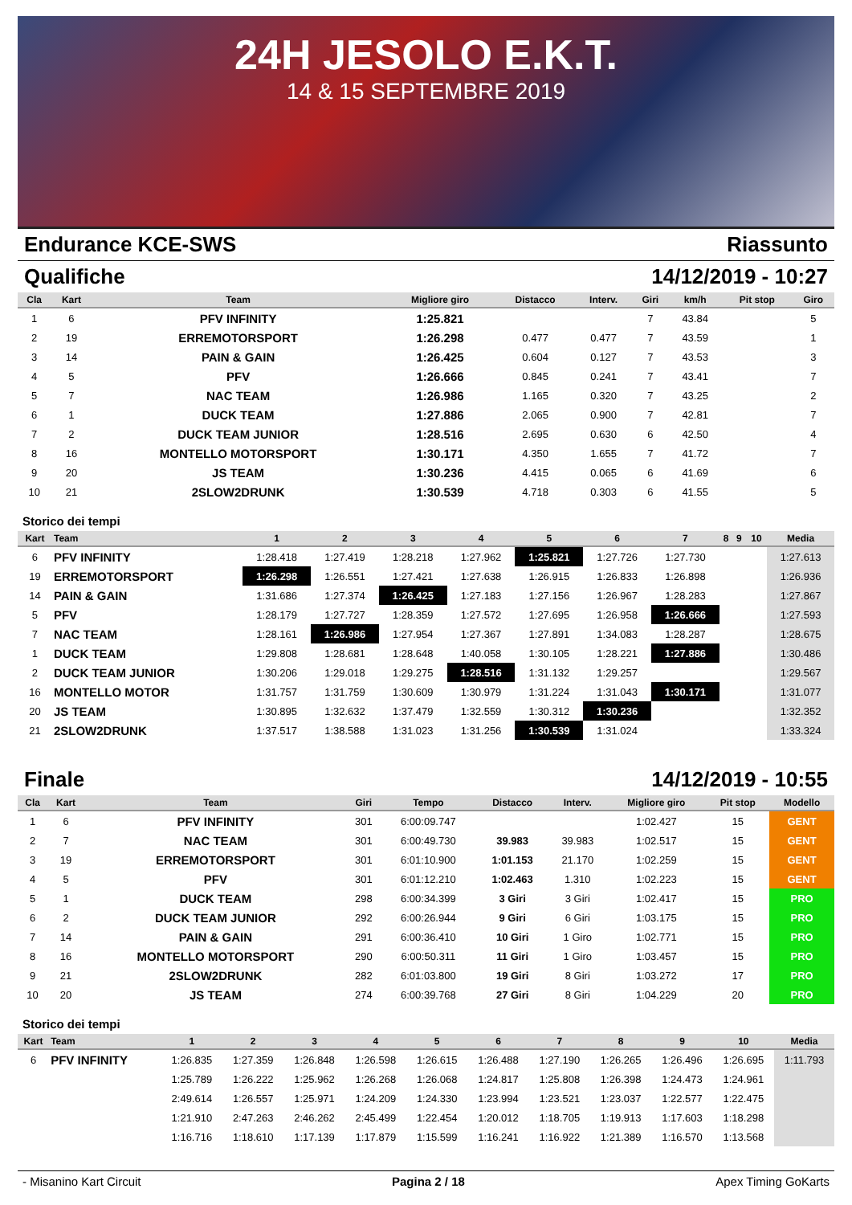24H JESOLO E.K.T.
14 & 15 SEPTEMBRE 2019
Endurance KCE-SWS Riassunto
Qualifiche 14/12/2019 - 10:27
| Cla | Kart | Team | Migliore giro | Distacco | Interv. | Giri | km/h | Pit stop | Giro |
| --- | --- | --- | --- | --- | --- | --- | --- | --- | --- |
| 1 | 6 | PFV INFINITY | 1:25.821 | | | 7 | 43.84 | | 5 |
| 2 | 19 | ERREMOTORSPORT | 1:26.298 | 0.477 | 0.477 | 7 | 43.59 | | 1 |
| 3 | 14 | PAIN & GAIN | 1:26.425 | 0.604 | 0.127 | 7 | 43.53 | | 3 |
| 4 | 5 | PFV | 1:26.666 | 0.845 | 0.241 | 7 | 43.41 | | 7 |
| 5 | 7 | NAC TEAM | 1:26.986 | 1.165 | 0.320 | 7 | 43.25 | | 2 |
| 6 | 1 | DUCK TEAM | 1:27.886 | 2.065 | 0.900 | 7 | 42.81 | | 7 |
| 7 | 2 | DUCK TEAM JUNIOR | 1:28.516 | 2.695 | 0.630 | 6 | 42.50 | | 4 |
| 8 | 16 | MONTELLO MOTORSPORT | 1:30.171 | 4.350 | 1.655 | 7 | 41.72 | | 7 |
| 9 | 20 | JS TEAM | 1:30.236 | 4.415 | 0.065 | 6 | 41.69 | | 6 |
| 10 | 21 | 2SLOW2DRUNK | 1:30.539 | 4.718 | 0.303 | 6 | 41.55 | | 5 |
Storico dei tempi
| Kart | Team | 1 | 2 | 3 | 4 | 5 | 6 | 7 | 8 | 9 | 10 | Media |
| --- | --- | --- | --- | --- | --- | --- | --- | --- | --- | --- | --- | --- |
| 6 | PFV INFINITY | 1:28.418 | 1:27.419 | 1:28.218 | 1:27.962 | 1:25.821 | 1:27.726 | 1:27.730 | | | | 1:27.613 |
| 19 | ERREMOTORSPORT | 1:26.298 | 1:26.551 | 1:27.421 | 1:27.638 | 1:26.915 | 1:26.833 | 1:26.898 | | | | 1:26.936 |
| 14 | PAIN & GAIN | 1:31.686 | 1:27.374 | 1:26.425 | 1:27.183 | 1:27.156 | 1:26.967 | 1:28.283 | | | | 1:27.867 |
| 5 | PFV | 1:28.179 | 1:27.727 | 1:28.359 | 1:27.572 | 1:27.695 | 1:26.958 | 1:26.666 | | | | 1:27.593 |
| 7 | NAC TEAM | 1:28.161 | 1:26.986 | 1:27.954 | 1:27.367 | 1:27.891 | 1:34.083 | 1:28.287 | | | | 1:28.675 |
| 1 | DUCK TEAM | 1:29.808 | 1:28.681 | 1:28.648 | 1:40.058 | 1:30.105 | 1:28.221 | 1:27.886 | | | | 1:30.486 |
| 2 | DUCK TEAM JUNIOR | 1:30.206 | 1:29.018 | 1:29.275 | 1:28.516 | 1:31.132 | 1:29.257 | | | | | 1:29.567 |
| 16 | MONTELLO MOTOR | 1:31.757 | 1:31.759 | 1:30.609 | 1:30.979 | 1:31.224 | 1:31.043 | 1:30.171 | | | | 1:31.077 |
| 20 | JS TEAM | 1:30.895 | 1:32.632 | 1:37.479 | 1:32.559 | 1:30.312 | 1:30.236 | | | | | 1:32.352 |
| 21 | 2SLOW2DRUNK | 1:37.517 | 1:38.588 | 1:31.023 | 1:31.256 | 1:30.539 | 1:31.024 | | | | | 1:33.324 |
Finale 14/12/2019 - 10:55
| Cla | Kart | Team | Giri | Tempo | Distacco | Interv. | Migliore giro | Pit stop | Modello |
| --- | --- | --- | --- | --- | --- | --- | --- | --- | --- |
| 1 | 6 | PFV INFINITY | 301 | 6:00:09.747 | | | 1:02.427 | 15 | GENT |
| 2 | 7 | NAC TEAM | 301 | 6:00:49.730 | 39.983 | 39.983 | 1:02.517 | 15 | GENT |
| 3 | 19 | ERREMOTORSPORT | 301 | 6:01:10.900 | 1:01.153 | 21.170 | 1:02.259 | 15 | GENT |
| 4 | 5 | PFV | 301 | 6:01:12.210 | 1:02.463 | 1.310 | 1:02.223 | 15 | GENT |
| 5 | 1 | DUCK TEAM | 298 | 6:00:34.399 | 3 Giri | 3 Giri | 1:02.417 | 15 | PRO |
| 6 | 2 | DUCK TEAM JUNIOR | 292 | 6:00:26.944 | 9 Giri | 6 Giri | 1:03.175 | 15 | PRO |
| 7 | 14 | PAIN & GAIN | 291 | 6:00:36.410 | 10 Giri | 1 Giro | 1:02.771 | 15 | PRO |
| 8 | 16 | MONTELLO MOTORSPORT | 290 | 6:00:50.311 | 11 Giri | 1 Giro | 1:03.457 | 15 | PRO |
| 9 | 21 | 2SLOW2DRUNK | 282 | 6:01:03.800 | 19 Giri | 8 Giri | 1:03.272 | 17 | PRO |
| 10 | 20 | JS TEAM | 274 | 6:00:39.768 | 27 Giri | 8 Giri | 1:04.229 | 20 | PRO |
Storico dei tempi
| Kart | Team | 1 | 2 | 3 | 4 | 5 | 6 | 7 | 8 | 9 | 10 | Media |
| --- | --- | --- | --- | --- | --- | --- | --- | --- | --- | --- | --- | --- |
| 6 | PFV INFINITY | 1:26.835 | 1:27.359 | 1:26.848 | 1:26.598 | 1:26.615 | 1:26.488 | 1:27.190 | 1:26.265 | 1:26.496 | 1:26.695 | 1:11.793 |
| | | 1:25.789 | 1:26.222 | 1:25.962 | 1:26.268 | 1:26.068 | 1:24.817 | 1:25.808 | 1:26.398 | 1:24.473 | 1:24.961 | |
| | | 2:49.614 | 1:26.557 | 1:25.971 | 1:24.209 | 1:24.330 | 1:23.994 | 1:23.521 | 1:23.037 | 1:22.577 | 1:22.475 | |
| | | 1:21.910 | 2:47.263 | 2:46.262 | 2:45.499 | 1:22.454 | 1:20.012 | 1:18.705 | 1:19.913 | 1:17.603 | 1:18.298 | |
| | | 1:16.716 | 1:18.610 | 1:17.139 | 1:17.879 | 1:15.599 | 1:16.241 | 1:16.922 | 1:21.389 | 1:16.570 | 1:13.568 | |
- Misanino Kart Circuit Pagina 2 / 18 Apex Timing GoKarts